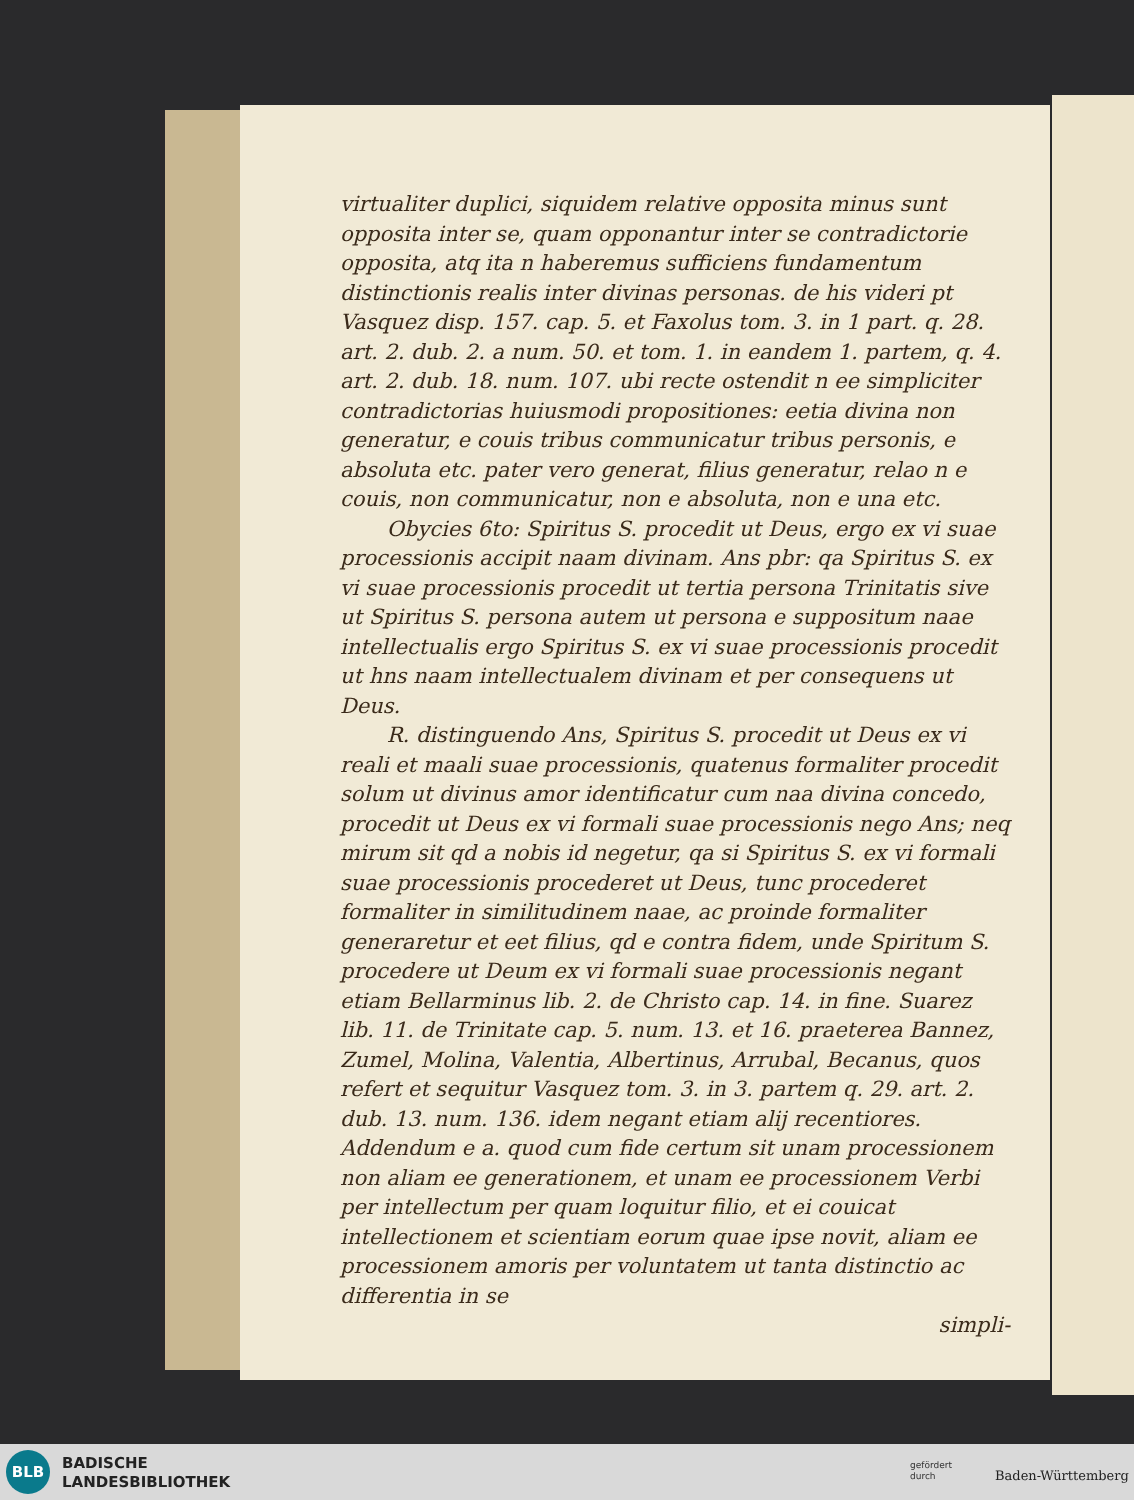virtualiter duplici, siquidem relative opposita minus sunt opposita inter se, quam opponantur inter se contradictorie opposita, atq ita n haberemus sufficiens fundamentum distinctionis realis inter divinas personas. de his videri pt Vasquez disp. 157. cap. 5. et Faxolus tom. 3. in 1 part. q. 28. art. 2. dub. 2. a num. 50. et tom. 1. in eandem 1. partem, q. 4. art. 2. dub. 18. num. 107. ubi recte ostendit n ee simpliciter contradictorias huiusmodi propositiones: eetia divina non generatur, e couis tribus communicatur tribus personis, e absoluta etc. pater vero generat, filius generatur, relao n e couis, non communicatur, non e absoluta, non e una etc.
Obycies 6to: Spiritus S. procedit ut Deus, ergo ex vi suae processionis accipit naam divinam. Ans pbr: qa Spiritus S. ex vi suae processionis procedit ut tertia persona Trinitatis sive ut Spiritus S. persona autem ut persona e suppositum naae intellectualis ergo Spiritus S. ex vi suae processionis procedit ut hns naam intellectualem divinam et per consequens ut Deus.
R. distinguendo Ans, Spiritus S. procedit ut Deus ex vi reali et maali suae processionis, quatenus formaliter procedit solum ut divinus amor identificatur cum naa divina concedo, procedit ut Deus ex vi formali suae processionis nego Ans; neq mirum sit qd a nobis id negetur, qa si Spiritus S. ex vi formali suae processionis procederet ut Deus, tunc procederet formaliter in similitudinem naae, ac proinde formaliter generaretur et eet filius, qd e contra fidem, unde Spiritum S. procedere ut Deum ex vi formali suae processionis negant etiam Bellarminus lib. 2. de Christo cap. 14. in fine. Suarez lib. 11. de Trinitate cap. 5. num. 13. et 16. praeterea Bannez, Zumel, Molina, Valentia, Albertinus, Arrubal, Becanus, quos refert et sequitur Vasquez tom. 3. in 3. partem q. 29. art. 2. dub. 13. num. 136. idem negant etiam alij recentiores. Addendum e a. quod cum fide certum sit unam processionem non aliam ee generationem, et unam ee processionem Verbi per intellectum per quam loquitur filio, et ei couicat intellectionem et scientiam eorum quae ipse novit, aliam ee processionem amoris per voluntatem ut tanta distinctio ac differentia in se
simpli-
BLB
BADISCHE
LANDESBIBLIOTHEK
gefördert
durch
Baden-Württemberg